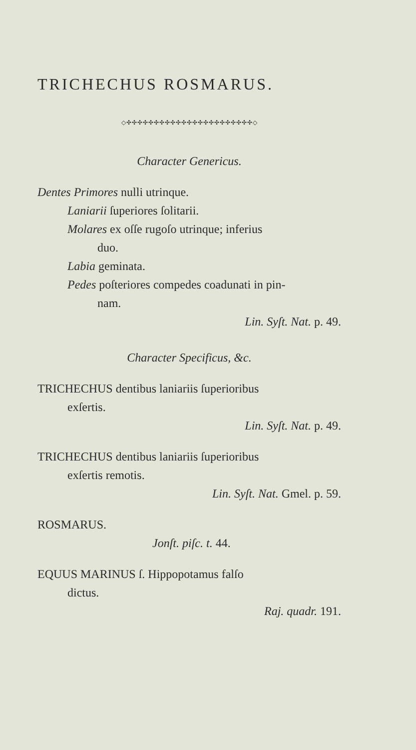TRICHECHUS ROSMARUS.
◇✣✣✣✣✣✣✣✣✣✣✣✣✣✣✣✣✣✣✣✣✣✣✣◇
Character Genericus.
Dentes Primores nulli utrinque.
Laniarii ſuperiores ſolitarii.
Molares ex oſſe rugoſo utrinque; inferius
duo.
Labia geminata.
Pedes poſteriores compedes coadunati in pin-
nam.
Lin. Syſt. Nat. p. 49.
Character Specificus, &c.
TRICHECHUS dentibus laniariis ſuperioribus
exſertis.
Lin. Syſt. Nat. p. 49.
TRICHECHUS dentibus laniariis ſuperioribus
exſertis remotis.
Lin. Syſt. Nat. Gmel. p. 59.
ROSMARUS.
Jonſt. piſc. t. 44.
EQUUS MARINUS ſ. Hippopotamus falſo
dictus.
Raj. quadr. 191.